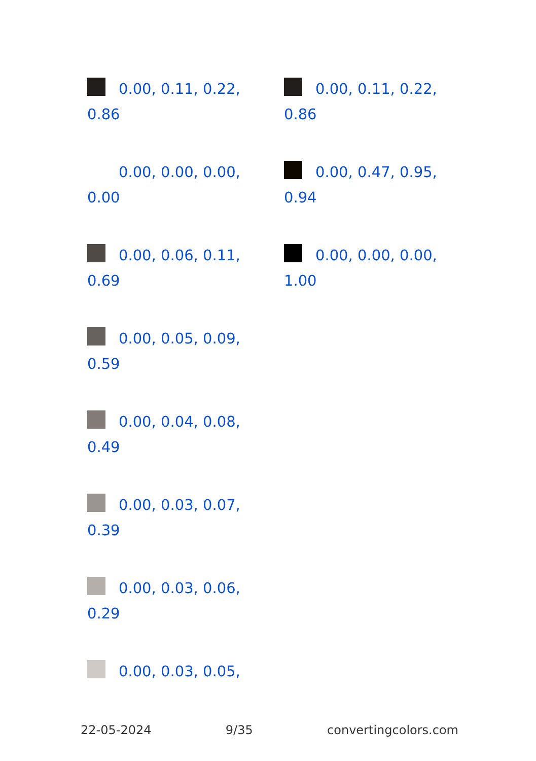0.00, 0.11, 0.22,
0.86
0.00, 0.00, 0.00,
0.00
0.00, 0.06, 0.11,
0.69
0.00, 0.05, 0.09,
0.59
0.00, 0.04, 0.08,
0.49
0.00, 0.03, 0.07,
0.39
0.00, 0.03, 0.06,
0.29
0.00, 0.03, 0.05,
0.00, 0.11, 0.22,
0.86
0.00, 0.47, 0.95,
0.94
0.00, 0.00, 0.00,
1.00
22-05-2024 9/35 convertingcolors.com